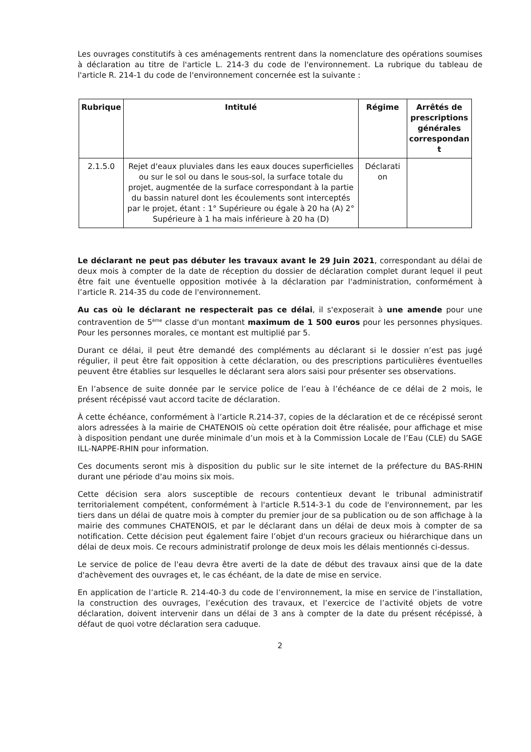Les ouvrages constitutifs à ces aménagements rentrent dans la nomenclature des opérations soumises à déclaration au titre de l'article L. 214-3 du code de l'environnement. La rubrique du tableau de l'article R. 214-1 du code de l'environnement concernée est la suivante :
| Rubrique | Intitulé | Régime | Arrêtés de prescriptions générales correspondan t |
| --- | --- | --- | --- |
| 2.1.5.0 | Rejet d'eaux pluviales dans les eaux douces superficielles ou sur le sol ou dans le sous-sol, la surface totale du projet, augmentée de la surface correspondant à la partie du bassin naturel dont les écoulements sont interceptés par le projet, étant : 1° Supérieure ou égale à 20 ha (A) 2° Supérieure à 1 ha mais inférieure à 20 ha (D) | Déclarati on | |
Le déclarant ne peut pas débuter les travaux avant le 29 Juin 2021, correspondant au délai de deux mois à compter de la date de réception du dossier de déclaration complet durant lequel il peut être fait une éventuelle opposition motivée à la déclaration par l'administration, conformément à l’article R. 214-35 du code de l'environnement.
Au cas où le déclarant ne respecterait pas ce délai, il s'exposerait à une amende pour une contravention de 5<sup>ème</sup> classe d'un montant maximum de 1 500 euros pour les personnes physiques. Pour les personnes morales, ce montant est multiplié par 5.
Durant ce délai, il peut être demandé des compléments au déclarant si le dossier n’est pas jugé régulier, il peut être fait opposition à cette déclaration, ou des prescriptions particulières éventuelles peuvent être établies sur lesquelles le déclarant sera alors saisi pour présenter ses observations.
En l’absence de suite donnée par le service police de l’eau à l’échéance de ce délai de 2 mois, le présent récépissé vaut accord tacite de déclaration.
À cette échéance, conformément à l’article R.214-37, copies de la déclaration et de ce récépissé seront alors adressées à la mairie de CHATENOIS où cette opération doit être réalisée, pour affichage et mise à disposition pendant une durée minimale d’un mois et à la Commission Locale de l’Eau (CLE) du SAGE ILL-NAPPE-RHIN pour information.
Ces documents seront mis à disposition du public sur le site internet de la préfecture du BAS-RHIN durant une période d'au moins six mois.
Cette décision sera alors susceptible de recours contentieux devant le tribunal administratif territorialement compétent, conformément à l'article R.514-3-1 du code de l'environnement, par les tiers dans un délai de quatre mois à compter du premier jour de sa publication ou de son affichage à la mairie des communes CHATENOIS, et par le déclarant dans un délai de deux mois à compter de sa notification. Cette décision peut également faire l’objet d'un recours gracieux ou hiérarchique dans un délai de deux mois. Ce recours administratif prolonge de deux mois les délais mentionnés ci-dessus.
Le service de police de l'eau devra être averti de la date de début des travaux ainsi que de la date d'achèvement des ouvrages et, le cas échéant, de la date de mise en service.
En application de l’article R. 214-40-3 du code de l’environnement, la mise en service de l’installation, la construction des ouvrages, l’exécution des travaux, et l’exercice de l’activité objets de votre déclaration, doivent intervenir dans un délai de 3 ans à compter de la date du présent récépissé, à défaut de quoi votre déclaration sera caduque.
2